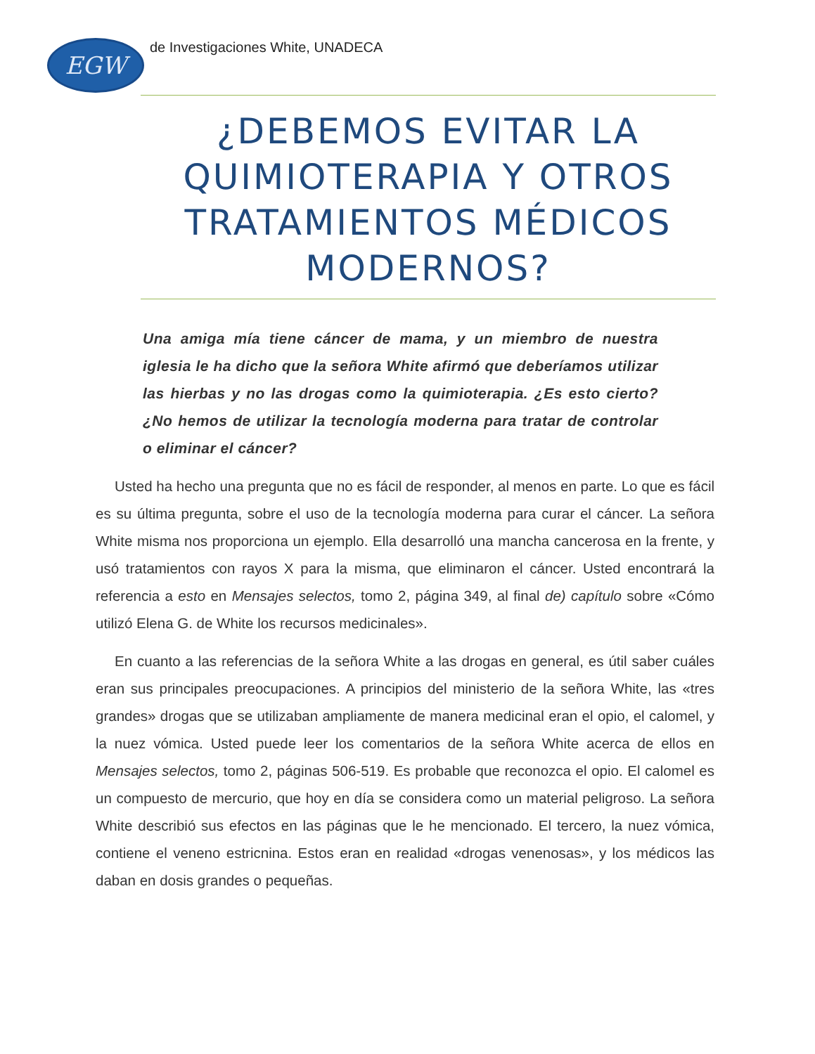EGW
de Investigaciones White, UNADECA
¿DEBEMOS EVITAR LA QUIMIOTERAPIA Y OTROS TRATAMIENTOS MÉDICOS MODERNOS?
Una amiga mía tiene cáncer de mama, y un miembro de nuestra iglesia le ha dicho que la señora White afirmó que deberíamos utilizar las hierbas y no las drogas como la quimioterapia. ¿Es esto cierto? ¿No hemos de utilizar la tecnología moderna para tratar de controlar o eliminar el cáncer?
Usted ha hecho una pregunta que no es fácil de responder, al menos en parte. Lo que es fácil es su última pregunta, sobre el uso de la tecnología moderna para curar el cáncer. La señora White misma nos proporciona un ejemplo. Ella desarrolló una mancha cancerosa en la frente, y usó tratamientos con rayos X para la misma, que eliminaron el cáncer. Usted encontrará la referencia a esto en Mensajes selectos, tomo 2, página 349, al final de) capítulo sobre «Cómo utilizó Elena G. de White los recursos medicinales».
En cuanto a las referencias de la señora White a las drogas en general, es útil saber cuáles eran sus principales preocupaciones. A principios del ministerio de la señora White, las «tres grandes» drogas que se utilizaban ampliamente de manera medicinal eran el opio, el calomel, y la nuez vómica. Usted puede leer los comentarios de la señora White acerca de ellos en Mensajes selectos, tomo 2, páginas 506-519. Es probable que reconozca el opio. El calomel es un compuesto de mercurio, que hoy en día se considera como un material peligroso. La señora White describió sus efectos en las páginas que le he mencionado. El tercero, la nuez vómica, contiene el veneno estricnina. Estos eran en realidad «drogas venenosas», y los médicos las daban en dosis grandes o pequeñas.